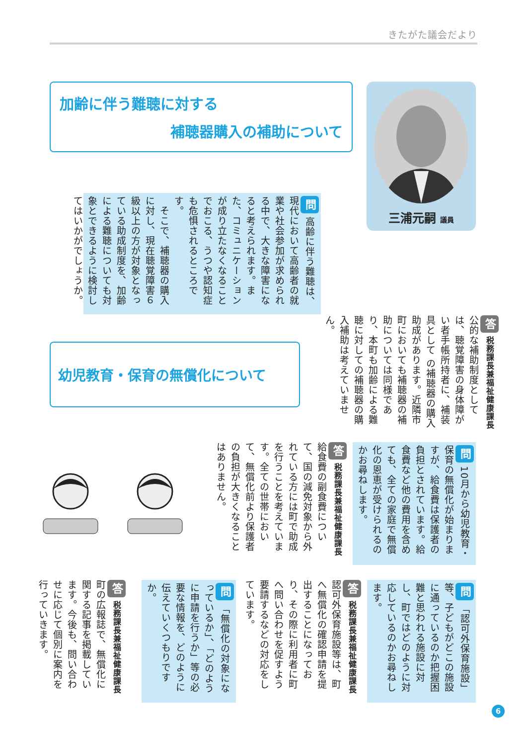きたがた議会だより
加齢に伴う難聴に対する
補聴器購入の補助について
問 高齢に伴う難聴は、現代において高齢者の就業や社会参加が求められる中で、大きな障害になると考えられます。また、コミュニケーションが成り立たなくなることでおこる、うつや認知症も危惧されるところです。
　そこで、補聴器の購入に対し、現在聴覚障害６級以上の方が対象となっている助成制度を、加齢による難聴についても対象とできるように検討してはいかがでしょうか。
幼児教育・保育の無償化について
三浦元嗣 議員
答 税務課長兼福祉健康課長
公的な補助制度としては、聴覚障害の身体障がい者手帳所持者に、補装具として の補聴器の購入助成があります。近隣市町においても補聴器の補助については同様であり、本町も加齢による難聴に対しての補聴器の購入補助は考えていません。
問 10月から幼児教育・保育の無償化が始まりますが、給食費は保護者の負担とされています。給食費など他の費用を含めても、全ての家庭で無償化の恩恵が受けられるのかお尋ねします。
答 税務課長兼福祉健康課長
給食費の副食費について、国の減免対象から外れている方には町で助成を行うことを考えています。全ての世帯において、無償化前より保護者の負担が大きくなることはありません。
問 「認可外保育施設」等、子どもがどこの施設に通っているのか把握困難と思われる施設に対し、町ではどのように対応しているのかお尋ねします。
答 税務課長兼福祉健康課長
認可外保育施設等は、町へ無償化の確認申請を提出することになっており、その際に利用者に町へ問い合わせを促すよう要請するなどの対応をしています。
問 「無償化の対象になっているか」、「どのように申請を行うか」等の必要な情報を、どのように伝えていくつもりですか。
答 税務課長兼福祉健康課長
町の広報誌で、無償化に関する記事を掲載しています。今後も、問い合わせに応じて個別に案内を行っていきます。
6